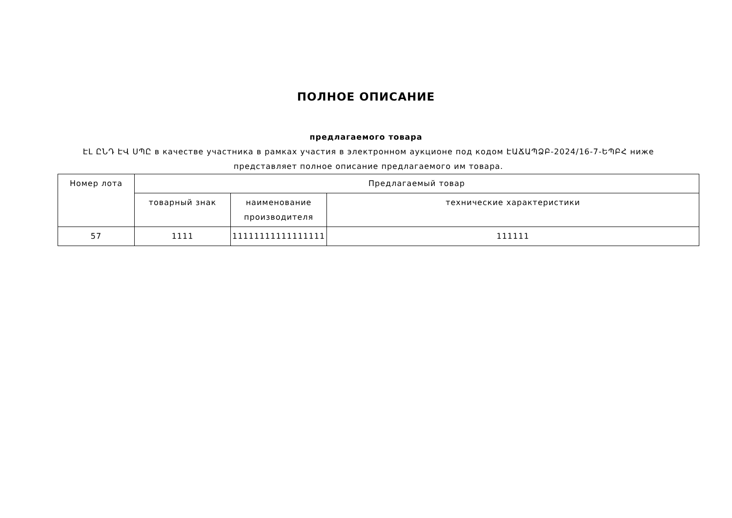ПОЛНОЕ ОПИСАНИЕ
предлагаемого товара
ԷԼ ԸՆԴ ԷՎ ՍՊԸ в качестве участника в рамках участия в электронном аукционе под кодом ԷԱՃԱՊՁԲ-2024/16-7-ԵՊԲՀ ниже представляет полное описание предлагаемого им товара.
| Номер лота | Предлагаемый товар | | |
| --- | --- | --- | --- |
| | товарный знак | наименование производителя | технические характеристики |
| 57 | 1111 | 11111111111111111 | 111111 |